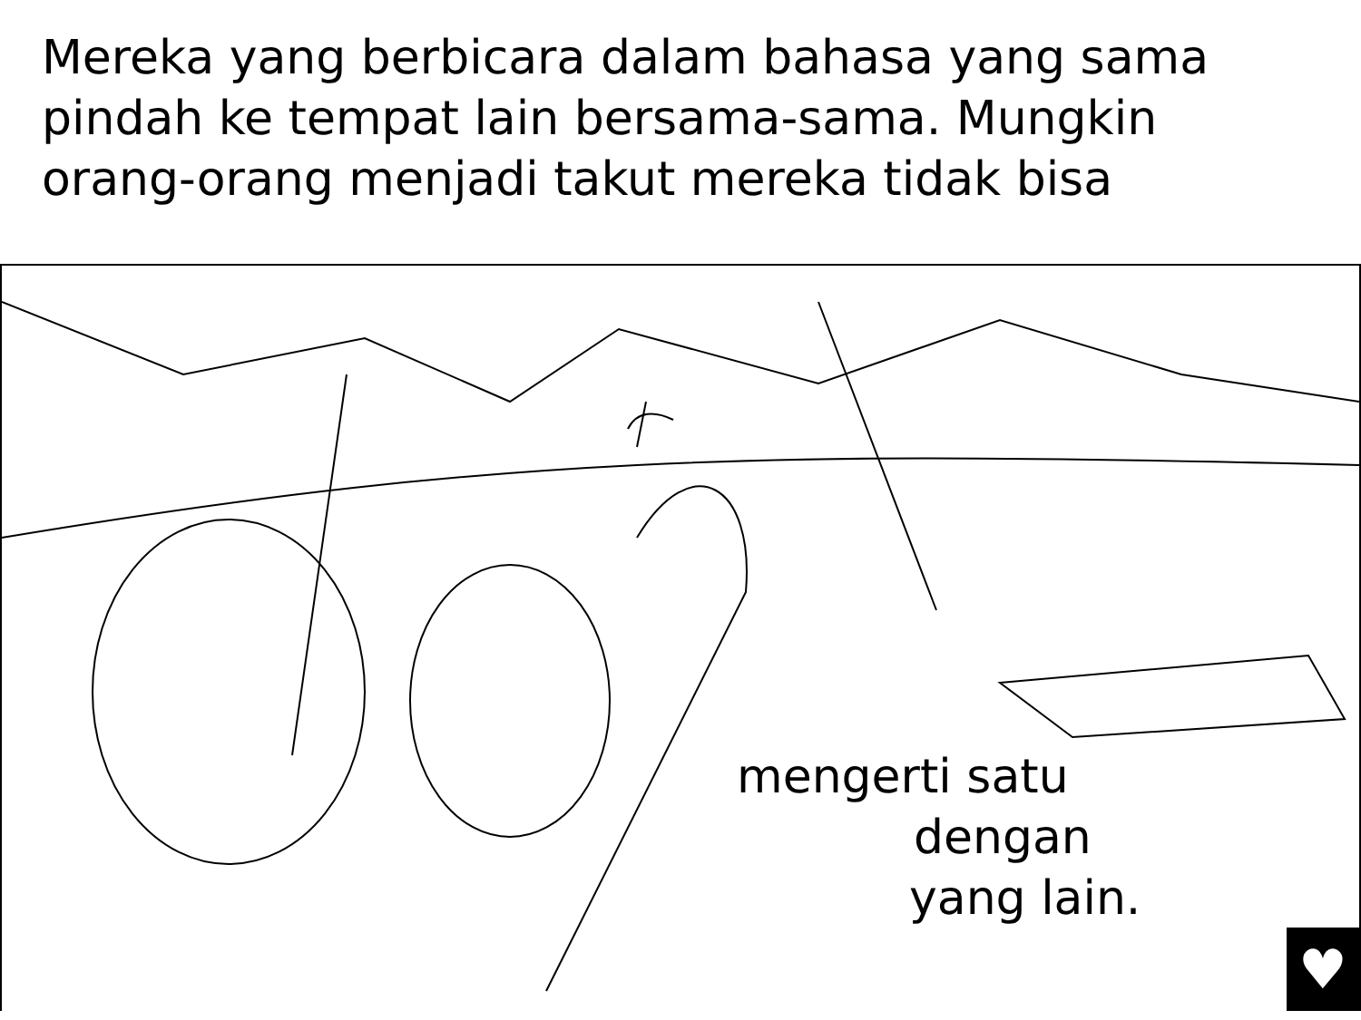Mereka yang berbicara dalam bahasa yang sama
pindah ke tempat lain bersama-sama. Mungkin
orang-orang menjadi takut mereka tidak bisa
mengerti satu
dengan
yang lain.
♥